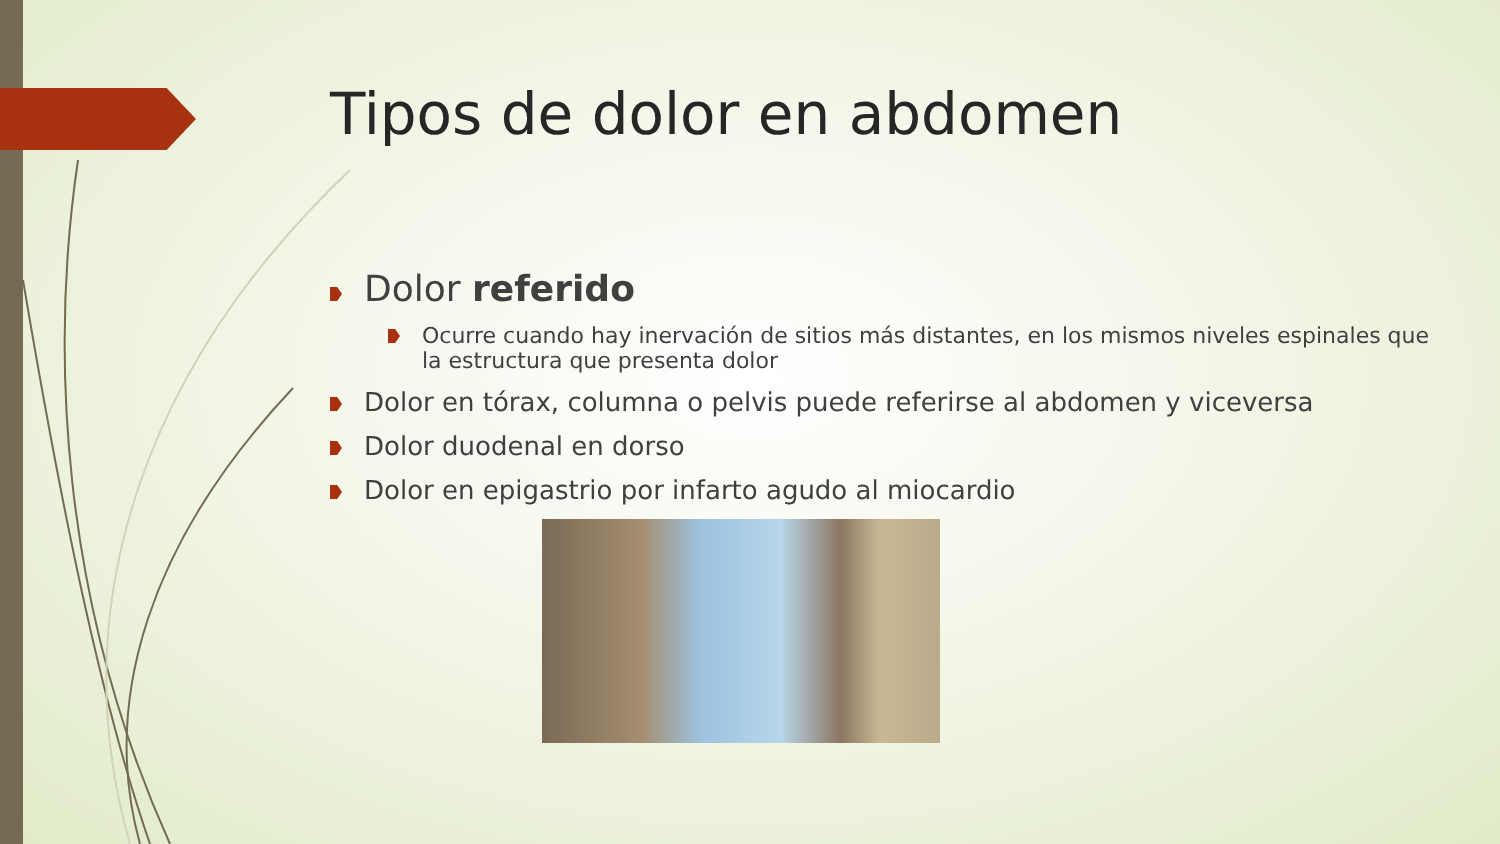Tipos de dolor en abdomen
Dolor referido
Ocurre cuando hay inervación de sitios más distantes, en los mismos niveles espinales que la estructura que presenta dolor
Dolor en tórax, columna o pelvis puede referirse al abdomen y viceversa
Dolor duodenal en dorso
Dolor en epigastrio por infarto agudo al miocardio